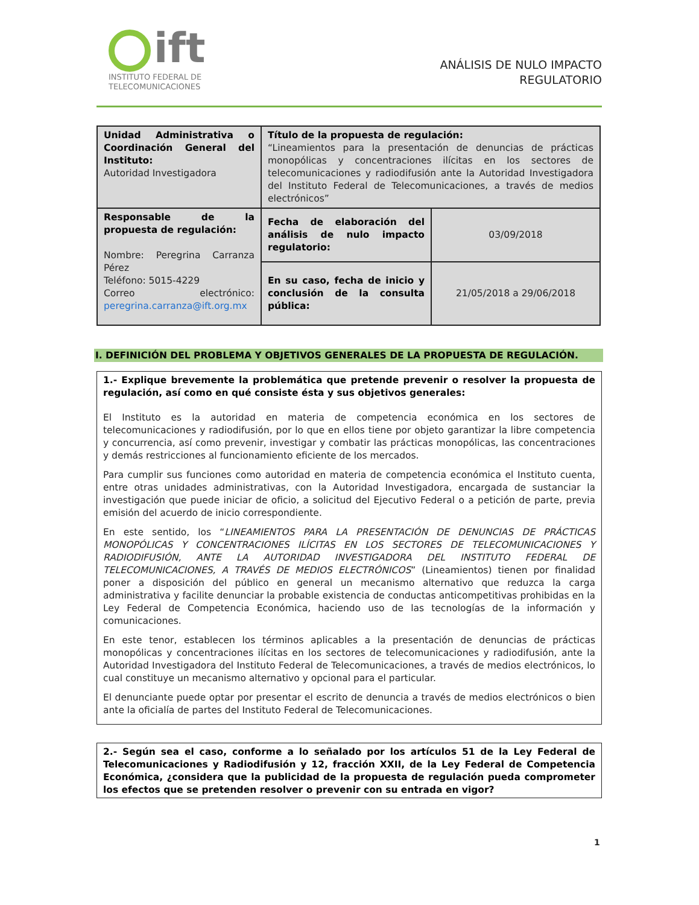ift
INSTITUTO FEDERAL DE
TELECOMUNICACIONES
ANÁLISIS DE NULO IMPACTO
REGULATORIO
| Unidad Administrativa o Coordinación General del Instituto: Autoridad Investigadora | Título de la propuesta de regulación: “Lineamientos para la presentación de denuncias de prácticas monopólicas y concentraciones ilícitas en los sectores de telecomunicaciones y radiodifusión ante la Autoridad Investigadora del Instituto Federal de Telecomunicaciones, a través de medios electrónicos” | |
| Responsable de la propuesta de regulación: Nombre: Peregrina Carranza Pérez Teléfono: 5015-4229 Correo electrónico: peregrina.carranza@ift.org.mx | Fecha de elaboración del análisis de nulo impacto regulatorio: | 03/09/2018 |
| | En su caso, fecha de inicio y conclusión de la consulta pública: | 21/05/2018 a 29/06/2018 |
I. DEFINICIÓN DEL PROBLEMA Y OBJETIVOS GENERALES DE LA PROPUESTA DE REGULACIÓN.
1.- Explique brevemente la problemática que pretende prevenir o resolver la propuesta de regulación, así como en qué consiste ésta y sus objetivos generales:
El Instituto es la autoridad en materia de competencia económica en los sectores de telecomunicaciones y radiodifusión, por lo que en ellos tiene por objeto garantizar la libre competencia y concurrencia, así como prevenir, investigar y combatir las prácticas monopólicas, las concentraciones y demás restricciones al funcionamiento eficiente de los mercados.
Para cumplir sus funciones como autoridad en materia de competencia económica el Instituto cuenta, entre otras unidades administrativas, con la Autoridad Investigadora, encargada de sustanciar la investigación que puede iniciar de oficio, a solicitud del Ejecutivo Federal o a petición de parte, previa emisión del acuerdo de inicio correspondiente.
En este sentido, los “LINEAMIENTOS PARA LA PRESENTACIÓN DE DENUNCIAS DE PRÁCTICAS MONOPÓLICAS Y CONCENTRACIONES ILÍCITAS EN LOS SECTORES DE TELECOMUNICACIONES Y RADIODIFUSIÓN, ANTE LA AUTORIDAD INVESTIGADORA DEL INSTITUTO FEDERAL DE TELECOMUNICACIONES, A TRAVÉS DE MEDIOS ELECTRÓNICOS” (Lineamientos) tienen por finalidad poner a disposición del público en general un mecanismo alternativo que reduzca la carga administrativa y facilite denunciar la probable existencia de conductas anticompetitivas prohibidas en la Ley Federal de Competencia Económica, haciendo uso de las tecnologías de la información y comunicaciones.
En este tenor, establecen los términos aplicables a la presentación de denuncias de prácticas monopólicas y concentraciones ilícitas en los sectores de telecomunicaciones y radiodifusión, ante la Autoridad Investigadora del Instituto Federal de Telecomunicaciones, a través de medios electrónicos, lo cual constituye un mecanismo alternativo y opcional para el particular.
El denunciante puede optar por presentar el escrito de denuncia a través de medios electrónicos o bien ante la oficialía de partes del Instituto Federal de Telecomunicaciones.
2.- Según sea el caso, conforme a lo señalado por los artículos 51 de la Ley Federal de Telecomunicaciones y Radiodifusión y 12, fracción XXII, de la Ley Federal de Competencia Económica, ¿considera que la publicidad de la propuesta de regulación pueda comprometer los efectos que se pretenden resolver o prevenir con su entrada en vigor?
1